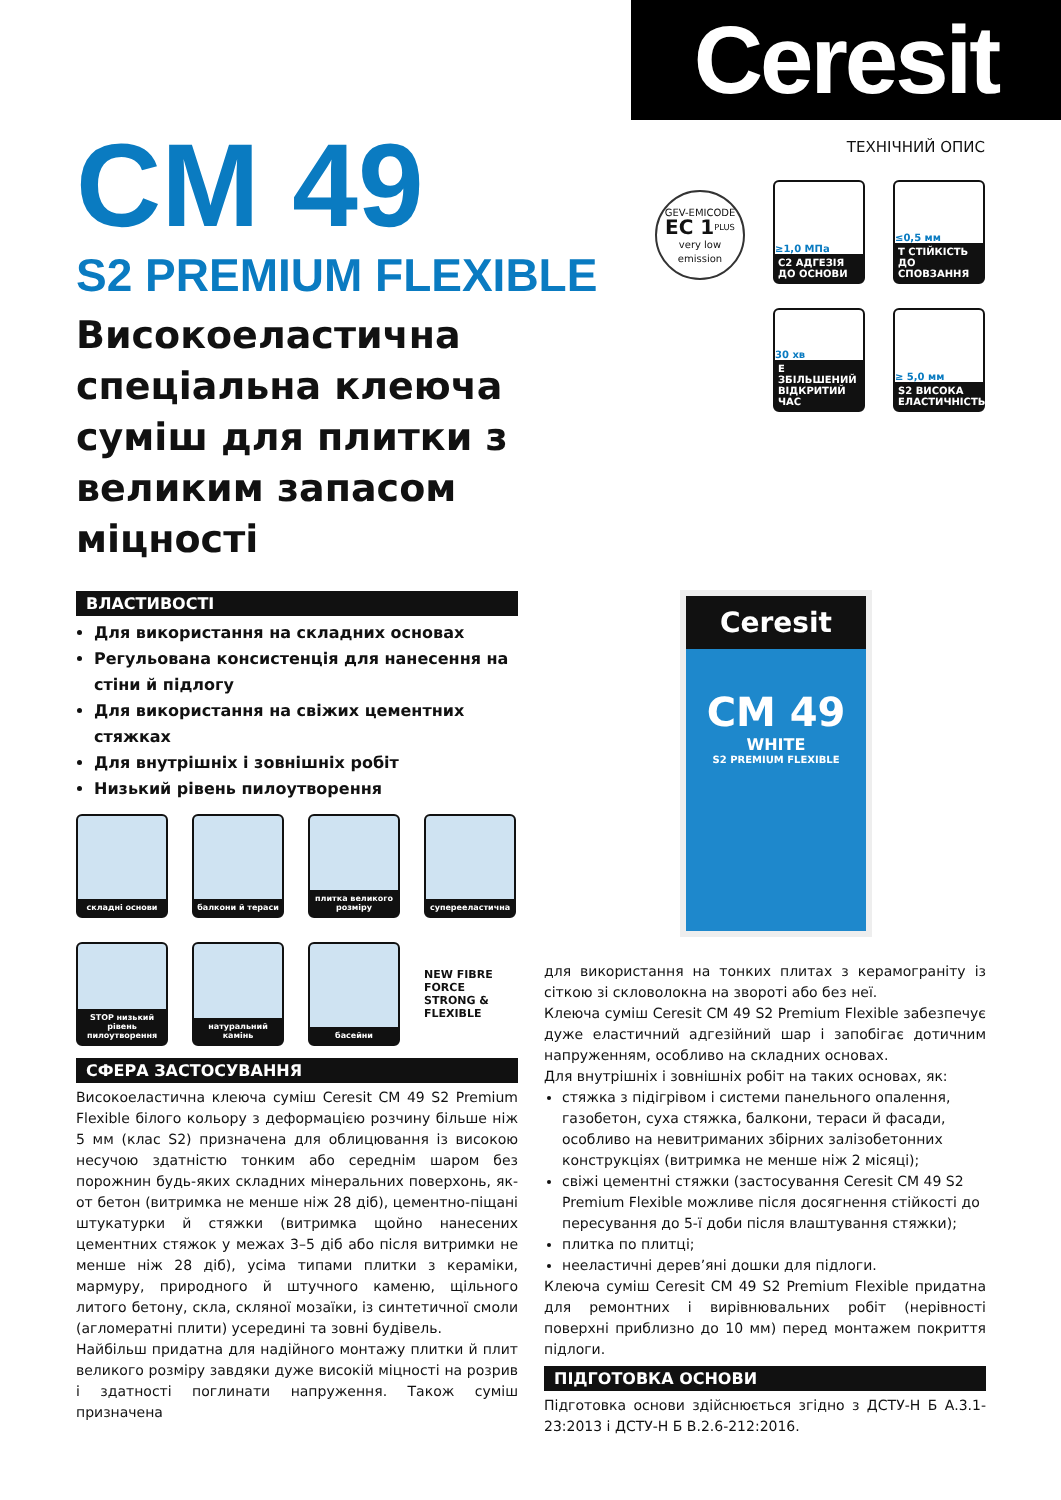Ceresit
ТЕХНІЧНИЙ ОПИС
≥1,0 МПа
C2 АДГЕЗІЯ ДО ОСНОВИ
≤0,5 мм
T СТІЙКІСТЬ ДО СПОВЗАННЯ
30 хв
E ЗБІЛЬШЕНИЙ ВІДКРИТИЙ ЧАС
≥ 5,0 мм
S2 ВИСОКА ЕЛАСТИЧНІСТЬ
GEV-EMICODE
EC 1<sup>PLUS</sup>
very low emission
Ceresit
CM 49
WHITE
S2 PREMIUM FLEXIBLE
CM 49
S2 PREMIUM FLEXIBLE
Високоеластична спеціальна клеюча суміш для плитки з великим запасом міцності
ВЛАСТИВОСТІ
Для використання на складних основах
Регульована консистенція для нанесення на стіни й підлогу
Для використання на свіжих цементних стяжках
Для внутрішніх і зовнішніх робіт
Низький рівень пилоутворення
складні основи
балкони й тераси
плитка великого розміру
суперееластична
STOP низький рівень пилоутворення
натуральний камінь
басейни
NEW FIBRE FORCE STRONG & FLEXIBLE
СФЕРА ЗАСТОСУВАННЯ
Високоеластична клеюча суміш Ceresit CM 49 S2 Premium Flexible білого кольору з деформацією розчину більше ніж 5 мм (клас S2) призначена для облицювання із високою несучою здатністю тонким або середнім шаром без порожнин будь-яких складних мінеральних поверхонь, як-от бетон (витримка не менше ніж 28 діб), цементно-піщані штукатурки й стяжки (витримка щойно нанесених цементних стяжок у межах 3–5 діб або після витримки не менше ніж 28 діб), усіма типами плитки з кераміки, мармуру, природного й штучного каменю, щільного литого бетону, скла, скляної мозаїки, із синтетичної смоли (агломератні плити) усередині та зовні будівель.
Найбільш придатна для надійного монтажу плитки й плит великого розміру завдяки дуже високій міцності на розрив і здатності поглинати напруження. Також суміш призначена
для використання на тонких плитах з керамограніту із сіткою зі скловолокна на звороті або без неї.
Клеюча суміш Ceresit CM 49 S2 Premium Flexible забезпечує дуже еластичний адгезійний шар і запобігає дотичним напруженням, особливо на складних основах.
Для внутрішніх і зовнішніх робіт на таких основах, як:
стяжка з підігрівом і системи панельного опалення, газобетон, суха стяжка, балкони, тераси й фасади, особливо на невитриманих збірних залізобетонних конструкціях (витримка не менше ніж 2 місяці);
свіжі цементні стяжки (застосування Ceresit CM 49 S2 Premium Flexible можливе після досягнення стійкості до пересування до 5-ї доби після влаштування стяжки);
плитка по плитці;
нееластичні дерев’яні дошки для підлоги.
Клеюча суміш Ceresit CM 49 S2 Premium Flexible придатна для ремонтних і вирівнювальних робіт (нерівності поверхні приблизно до 10 мм) перед монтажем покриття підлоги.
ПІДГОТОВКА ОСНОВИ
Підготовка основи здійснюється згідно з ДСТУ-Н Б А.3.1-23:2013 і ДСТУ-Н Б В.2.6-212:2016.